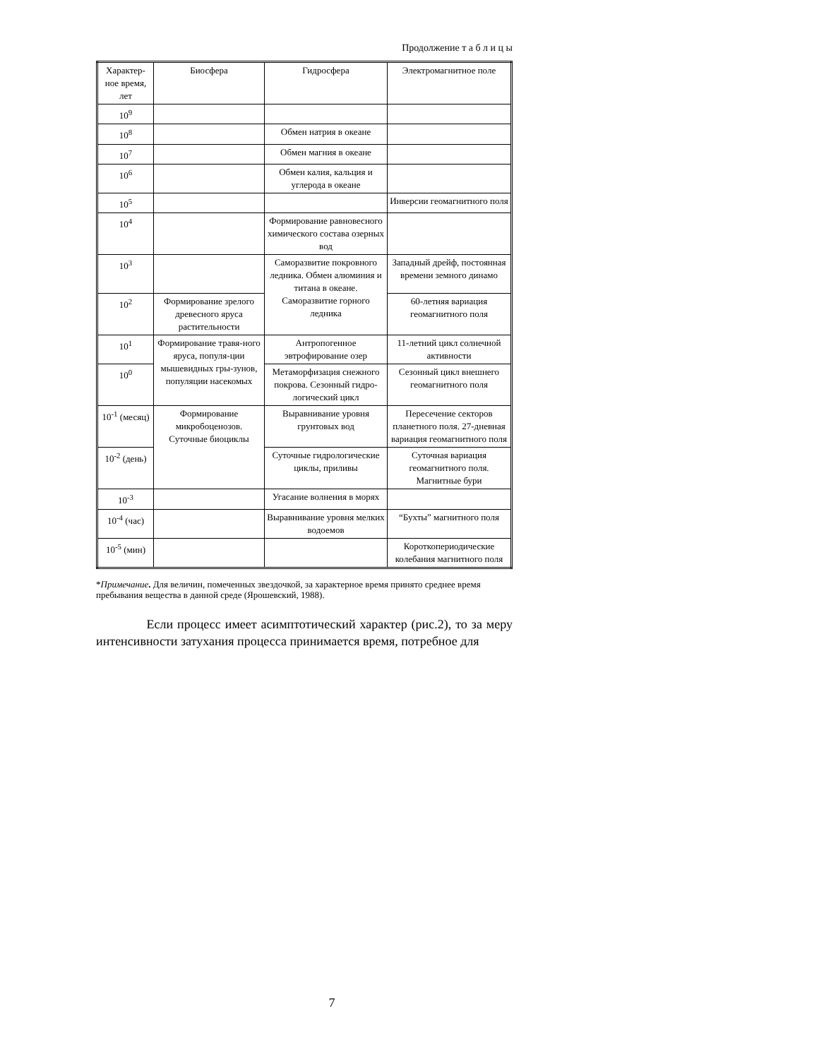Продолжение т а б л и ц ы
| Характер-ное время, лет | Биосфера | Гидросфера | Электромагнитное поле |
| --- | --- | --- | --- |
| 10<sup>9</sup> | | | |
| 10<sup>8</sup> | | Обмен натрия в океане | |
| 10<sup>7</sup> | | Обмен магния в океане | |
| 10<sup>6</sup> | | Обмен калия, кальция и углерода в океане | |
| 10<sup>5</sup> | | | Инверсии геомагнитного поля |
| 10<sup>4</sup> | | Формирование равновесного химического состава озерных вод | |
| 10<sup>3</sup> | | Саморазвитие покровного ледника. Обмен алюминия и титана в океане. Саморазвитие горного ледника | Западный дрейф, постоянная времени земного динамо |
| 10<sup>2</sup> | Формирование зрелого древесного яруса растительности | | 60-летняя вариация геомагнитного поля |
| 10<sup>1</sup> | Формирование травя-ного яруса, популя-ции мышевидных гры-зунов, популяции насекомых | Антропогенное эвтрофирование озер | 11-летний цикл солнечной активности |
| 10<sup>0</sup> | | Метаморфизация снежного покрова. Сезонный гидро-логический цикл | Сезонный цикл внешнего геомагнитного поля |
| 10<sup>-1</sup> (месяц) | Формирование микробоценозов. Суточные биоциклы | Выравнивание уровня грунтовых вод | Пересечение секторов планетного поля. 27-дневная вариация геомагнитного поля |
| 10<sup>-2</sup> (день) | | Суточные гидрологические циклы, приливы | Суточная вариация геомагнитного поля. Магнитные бури |
| 10<sup>-3</sup> | | Угасание волнения в морях | |
| 10<sup>-4</sup> (час) | | Выравнивание уровня мелких водоемов | “Бухты” магнитного поля |
| 10<sup>-5</sup> (мин) | | | Короткопериодические колебания магнитного поля |
*Примечание. Для величин, помеченных звездочкой, за характерное время принято среднее время пребывания вещества в данной среде (Ярошевский, 1988).
Если процесс имеет асимптотический характер (рис.2), то за меру интенсивности затухания процесса принимается время, потребное для
7